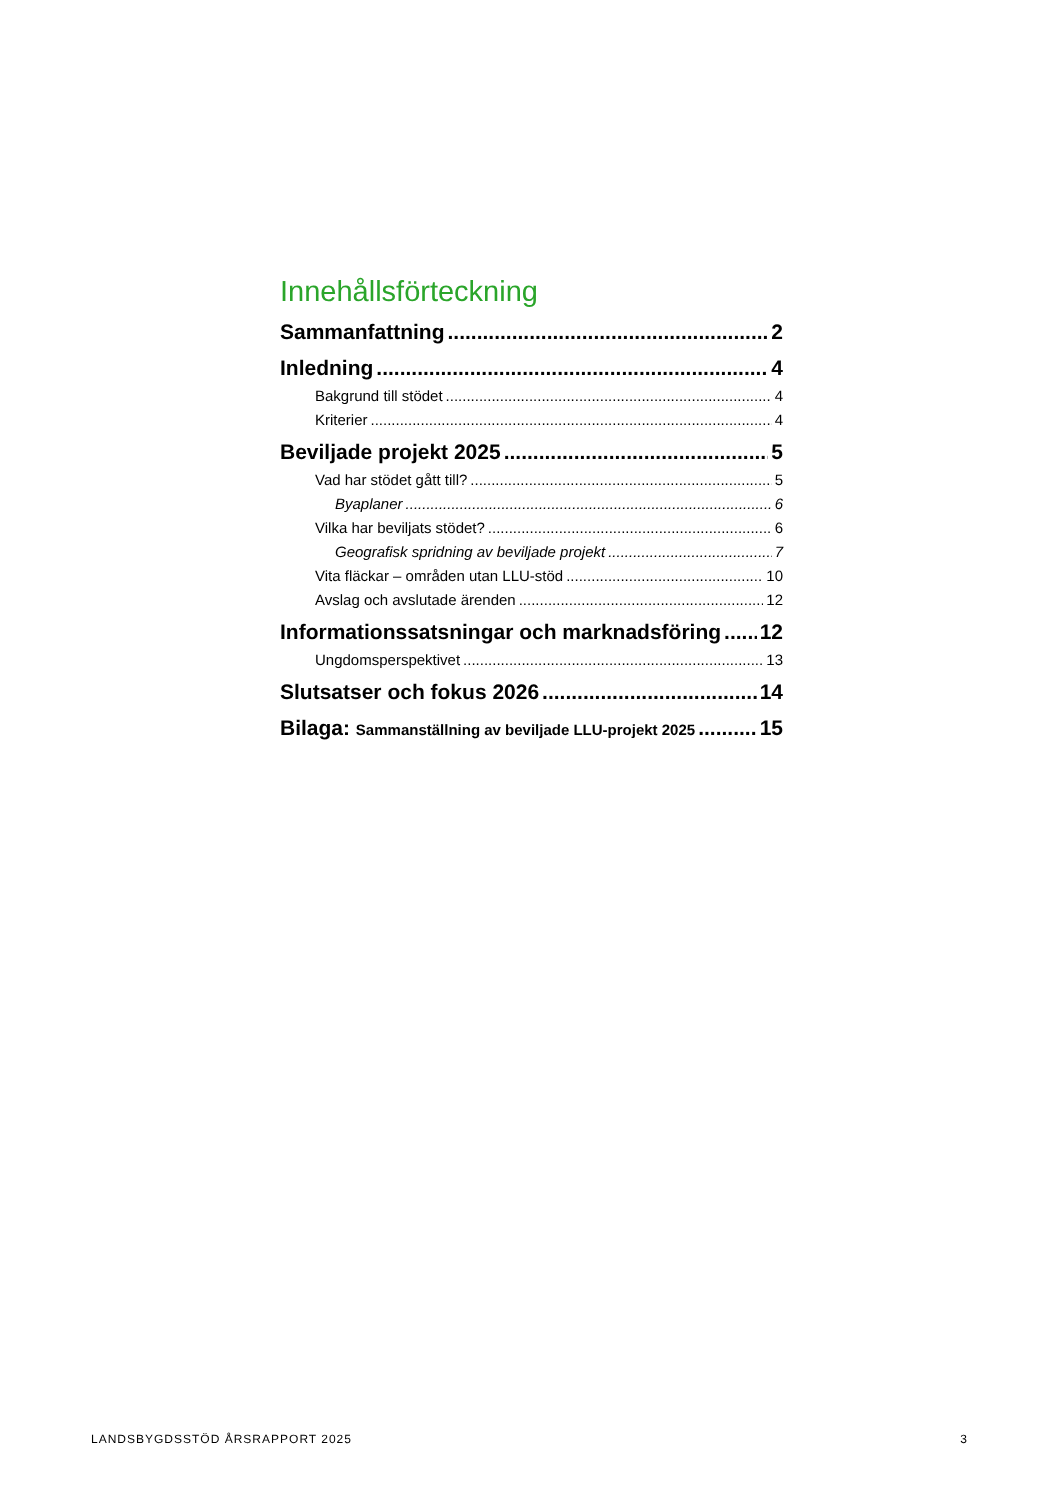Innehållsförteckning
Sammanfattning 2
Inledning 4
Bakgrund till stödet 4
Kriterier 4
Beviljade projekt 2025 5
Vad har stödet gått till? 5
Byaplaner 6
Vilka har beviljats stödet? 6
Geografisk spridning av beviljade projekt 7
Vita fläckar – områden utan LLU-stöd 10
Avslag och avslutade ärenden 12
Informationssatsningar och marknadsföring 12
Ungdomsperspektivet 13
Slutsatser och fokus 2026 14
Bilaga: Sammanställning av beviljade LLU-projekt 2025 15
LANDSBYGDSSTÖD ÅRSRAPPORT 2025 3